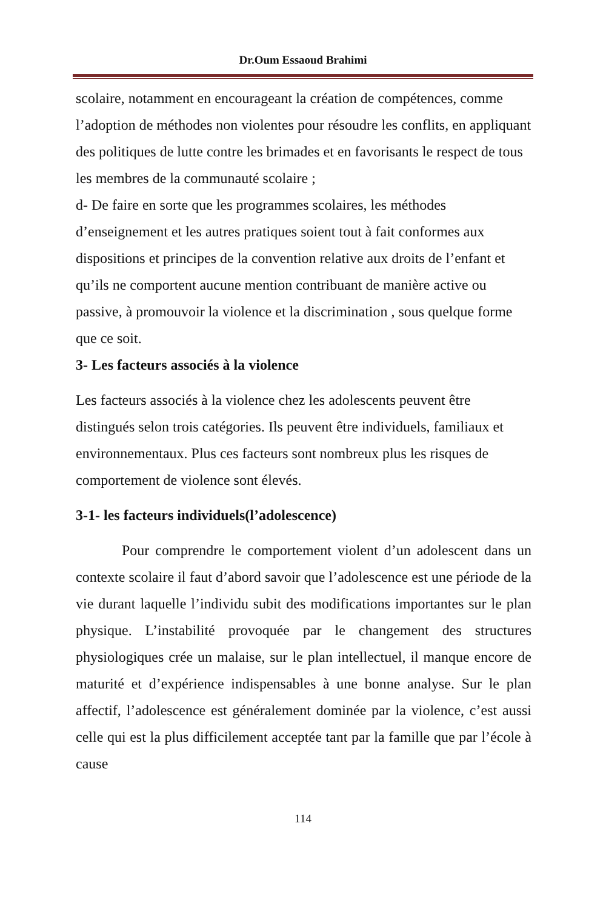Dr.Oum Essaoud Brahimi
scolaire, notamment en encourageant la création de compétences, comme l’adoption de méthodes non violentes pour résoudre les conflits, en appliquant des politiques de lutte contre les brimades et en favorisants le respect de tous les membres de la communauté scolaire ;
d- De faire en sorte que les programmes scolaires, les méthodes d’enseignement et les autres pratiques soient tout à fait conformes aux dispositions et principes de la convention relative aux droits de l’enfant et qu’ils ne comportent aucune mention contribuant de manière active ou passive, à promouvoir la violence et la discrimination , sous quelque forme que ce soit.
3- Les facteurs associés à la violence
Les facteurs associés à la violence chez les adolescents peuvent être distingués selon trois catégories. Ils peuvent être individuels, familiaux et environnementaux. Plus ces facteurs sont nombreux plus les risques de comportement de violence sont élevés.
3-1- les facteurs individuels(l’adolescence)
Pour comprendre le comportement violent d’un adolescent dans un contexte scolaire il faut d’abord savoir que l’adolescence est une période de la vie durant laquelle l’individu subit des modifications importantes sur le plan physique. L’instabilité provoquée par le changement des structures physiologiques crée un malaise, sur le plan intellectuel, il manque encore de maturité et d’expérience indispensables à une bonne analyse. Sur le plan affectif, l’adolescence est généralement dominée par la violence, c’est aussi celle qui est la plus difficilement acceptée tant par la famille que par l’école à cause
114